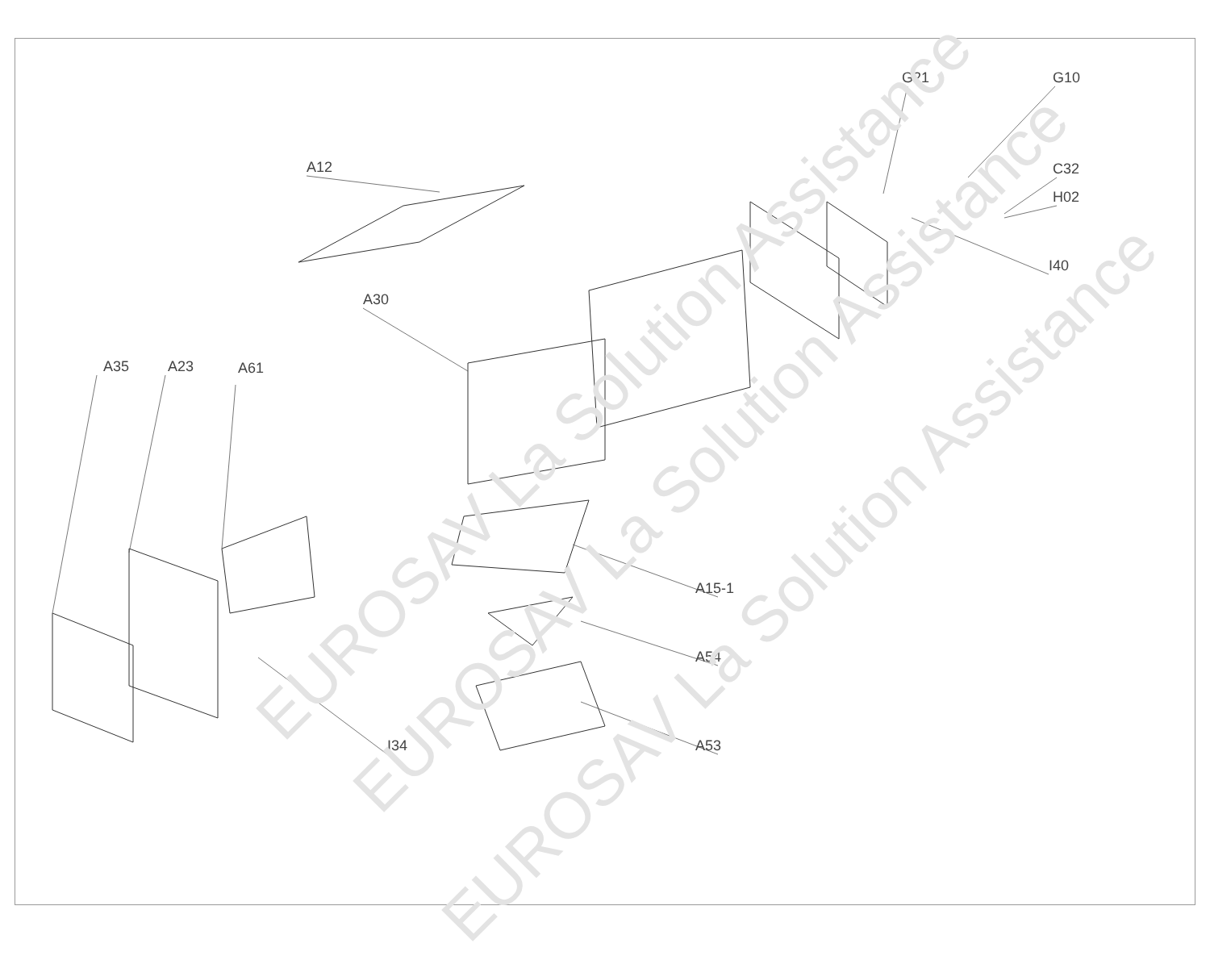A12
A30
A35
A23
A61
G21
G10
C32
H02
I40
A15-1
A54
A53
I34
EUROSAV La Solution Assistance
EUROSAV La Solution Assistance
EUROSAV La Solution Assistance